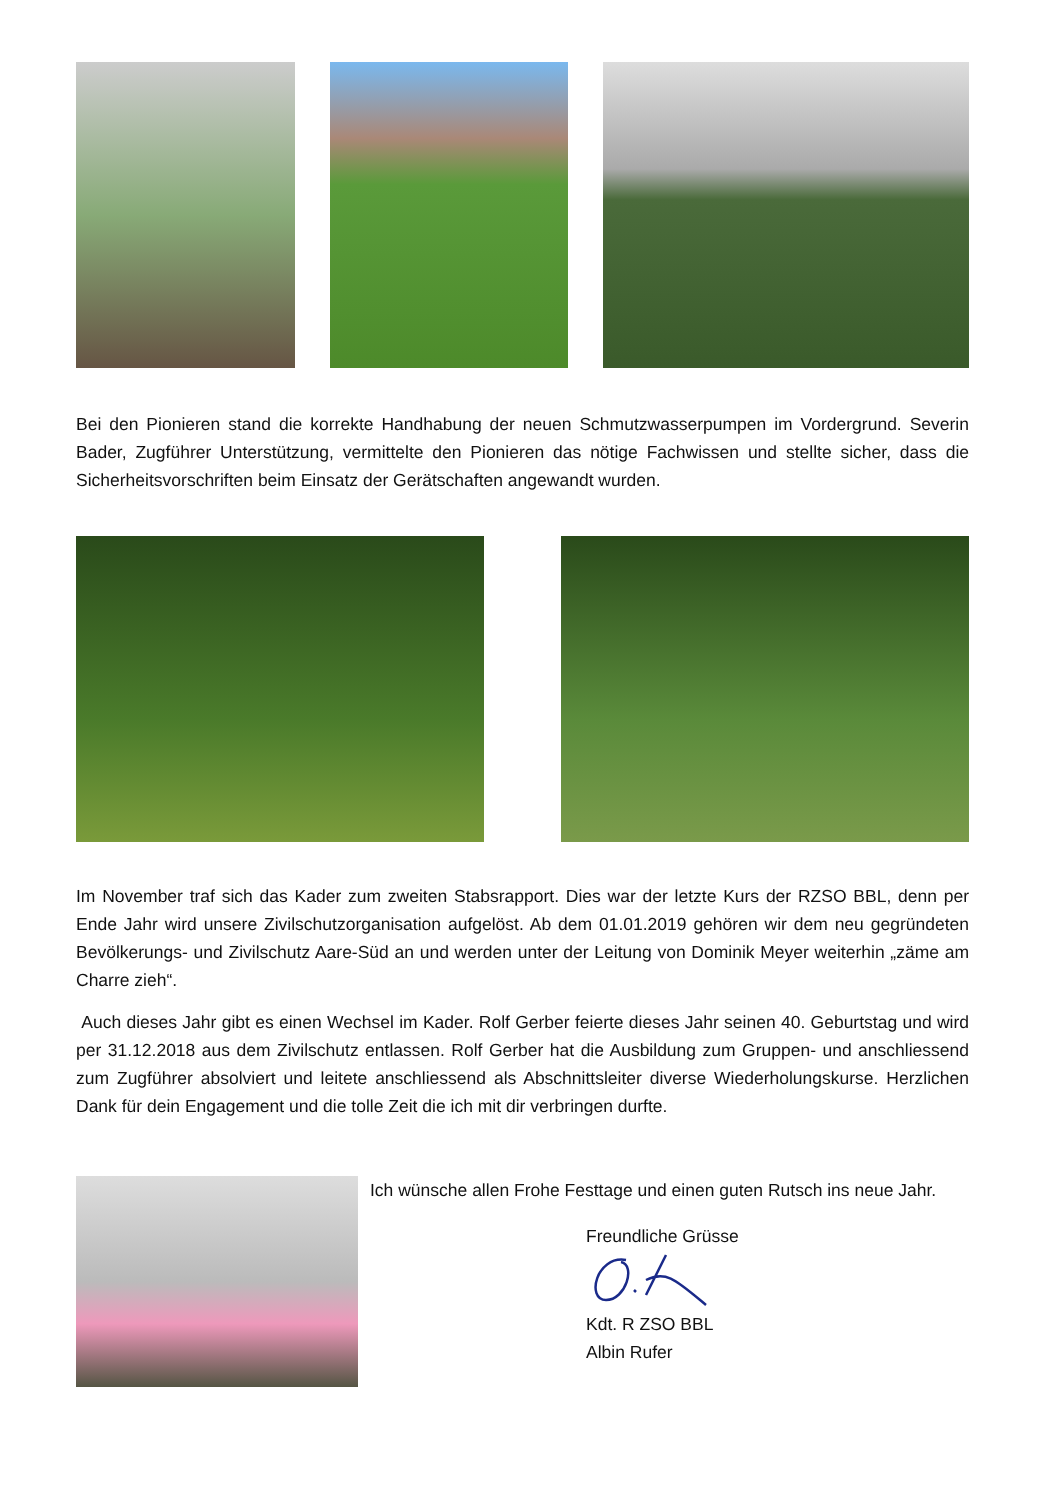Bei den Pionieren stand die korrekte Handhabung der neuen Schmutzwasserpumpen im Vordergrund. Severin Bader, Zugführer Unterstützung, vermittelte den Pionieren das nötige Fachwissen und stellte sicher, dass die Sicherheitsvorschriften beim Einsatz der Gerätschaften angewandt wurden.
Im November traf sich das Kader zum zweiten Stabsrapport. Dies war der letzte Kurs der RZSO BBL, denn per Ende Jahr wird unsere Zivilschutzorganisation aufgelöst. Ab dem 01.01.2019 gehören wir dem neu gegründeten Bevölkerungs- und Zivilschutz Aare-Süd an und werden unter der Leitung von Dominik Meyer weiterhin „zäme am Charre zieh“.
Auch dieses Jahr gibt es einen Wechsel im Kader. Rolf Gerber feierte dieses Jahr seinen 40. Geburtstag und wird per 31.12.2018 aus dem Zivilschutz entlassen. Rolf Gerber hat die Ausbildung zum Gruppen- und anschliessend zum Zugführer absolviert und leitete anschliessend als Abschnittsleiter diverse Wiederholungskurse. Herzlichen Dank für dein Engagement und die tolle Zeit die ich mit dir verbringen durfte.
Ich wünsche allen Frohe Festtage und einen guten Rutsch ins neue Jahr.
Freundliche Grüsse Kdt. R ZSO BBL
Albin Rufer